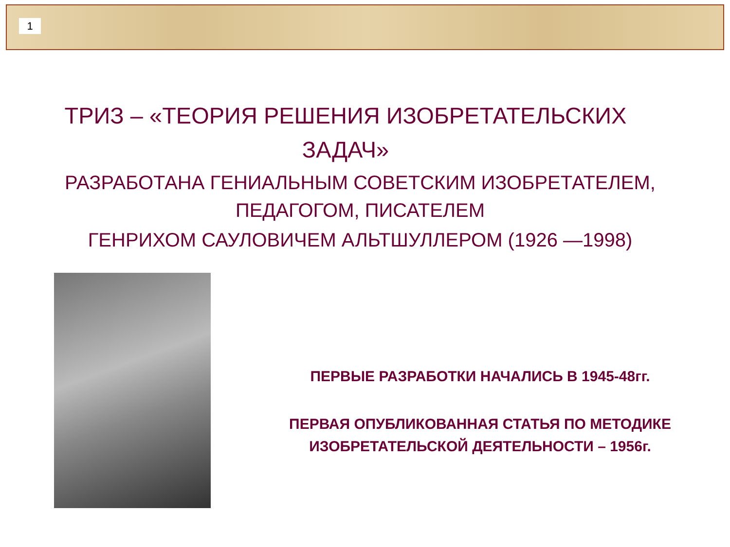1
ТРИЗ – «ТЕОРИЯ РЕШЕНИЯ ИЗОБРЕТАТЕЛЬСКИХ ЗАДАЧ»
РАЗРАБОТАНА ГЕНИАЛЬНЫМ СОВЕТСКИМ ИЗОБРЕТАТЕЛЕМ, ПЕДАГОГОМ, ПИСАТЕЛЕМ
ГЕНРИХОМ САУЛОВИЧЕМ АЛЬТШУЛЛЕРОМ (1926 —1998)
ПЕРВЫЕ РАЗРАБОТКИ НАЧАЛИСЬ В 1945-48гг.
ПЕРВАЯ ОПУБЛИКОВАННАЯ СТАТЬЯ ПО МЕТОДИКЕ ИЗОБРЕТАТЕЛЬСКОЙ ДЕЯТЕЛЬНОСТИ – 1956г.